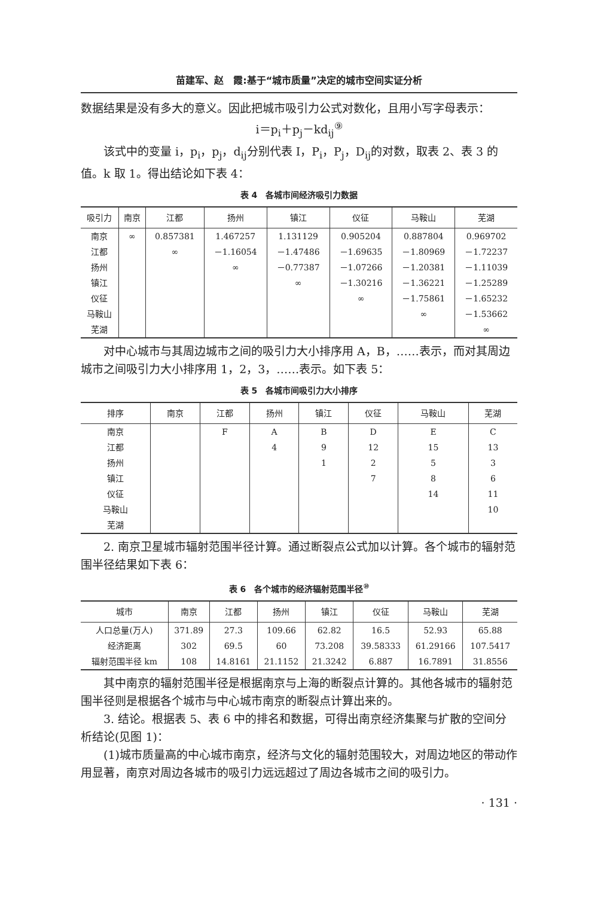苗建军、赵　霞:基于“城市质量”决定的城市空间实证分析
数据结果是没有多大的意义。因此把城市吸引力公式对数化，且用小写字母表示：
i＝p<sub>i</sub>＋p<sub>j</sub>－kd<sub>ij</sub><sup>⑨</sup>
该式中的变量 i，p<sub>i</sub>，p<sub>j</sub>，d<sub>ij</sub>分别代表 I，P<sub>i</sub>，P<sub>j</sub>，D<sub>ij</sub>的对数，取表 2、表 3 的值。k 取 1。得出结论如下表 4：
表 4　各城市间经济吸引力数据
| 吸引力 | 南京 | 江都 | 扬州 | 镇江 | 仪征 | 马鞍山 | 芜湖 |
| --- | --- | --- | --- | --- | --- | --- | --- |
| 南京 | ∞ | 0.857381 | 1.467257 | 1.131129 | 0.905204 | 0.887804 | 0.969702 |
| 江都 | | ∞ | －1.16054 | －1.47486 | －1.69635 | －1.80969 | －1.72237 |
| 扬州 | | | ∞ | －0.77387 | －1.07266 | －1.20381 | －1.11039 |
| 镇江 | | | | ∞ | －1.30216 | －1.36221 | －1.25289 |
| 仪征 | | | | | ∞ | －1.75861 | －1.65232 |
| 马鞍山 | | | | | | ∞ | －1.53662 |
| 芜湖 | | | | | | | ∞ |
对中心城市与其周边城市之间的吸引力大小排序用 A，B，……表示，而对其周边城市之间吸引力大小排序用 1，2，3，……表示。如下表 5：
表 5　各城市间吸引力大小排序
| 排序 | 南京 | 江都 | 扬州 | 镇江 | 仪征 | 马鞍山 | 芜湖 |
| --- | --- | --- | --- | --- | --- | --- | --- |
| 南京 | | F | A | B | D | E | C |
| 江都 | | | 4 | 9 | 12 | 15 | 13 |
| 扬州 | | | | 1 | 2 | 5 | 3 |
| 镇江 | | | | | 7 | 8 | 6 |
| 仪征 | | | | | | 14 | 11 |
| 马鞍山 | | | | | | | 10 |
| 芜湖 | | | | | | | |
2. 南京卫星城市辐射范围半径计算。通过断裂点公式加以计算。各个城市的辐射范围半径结果如下表 6：
表 6　各个城市的经济辐射范围半径<sup>⑩</sup>
| 城市 | 南京 | 江都 | 扬州 | 镇江 | 仪征 | 马鞍山 | 芜湖 |
| --- | --- | --- | --- | --- | --- | --- | --- |
| 人口总量(万人) | 371.89 | 27.3 | 109.66 | 62.82 | 16.5 | 52.93 | 65.88 |
| 经济距离 | 302 | 69.5 | 60 | 73.208 | 39.58333 | 61.29166 | 107.5417 |
| 辐射范围半径 km | 108 | 14.8161 | 21.1152 | 21.3242 | 6.887 | 16.7891 | 31.8556 |
其中南京的辐射范围半径是根据南京与上海的断裂点计算的。其他各城市的辐射范围半径则是根据各个城市与中心城市南京的断裂点计算出来的。
3. 结论。根据表 5、表 6 中的排名和数据，可得出南京经济集聚与扩散的空间分析结论(见图 1)：
(1)城市质量高的中心城市南京，经济与文化的辐射范围较大，对周边地区的带动作用显著，南京对周边各城市的吸引力远远超过了周边各城市之间的吸引力。
· 131 ·